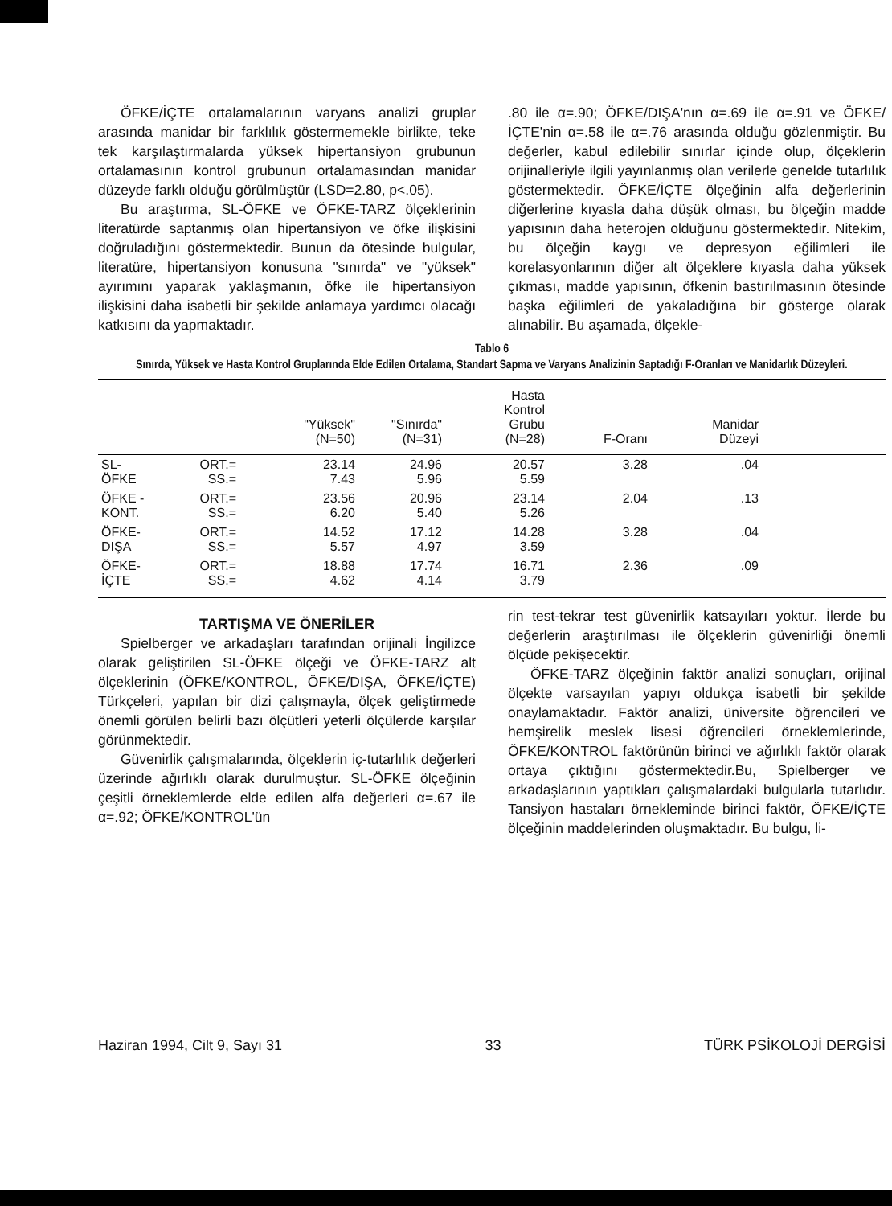ÖFKE/İÇTE ortalamalarının varyans analizi gruplar arasında manidar bir farklılık göstermemekle birlikte, teke tek karşılaştırmalarda yüksek hipertansiyon grubunun ortalamasının kontrol grubunun ortalamasından manidar düzeyde farklı olduğu görülmüştür (LSD=2.80, p<.05).
Bu araştırma, SL-ÖFKE ve ÖFKE-TARZ ölçeklerinin literatürde saptanmış olan hipertansiyon ve öfke ilişkisini doğruladığını göstermektedir. Bunun da ötesinde bulgular, literatüre, hipertansiyon konusuna "sınırda" ve "yüksek" ayırımını yaparak yaklaşmanın, öfke ile hipertansiyon ilişkisini daha isabetli bir şekilde anlamaya yardımcı olacağı katkısını da yapmaktadır.
.80 ile α=.90; ÖFKE/DIŞA'nın α=.69 ile α=.91 ve ÖFKE/İÇTE'nin α=.58 ile α=.76 arasında olduğu gözlenmiştir. Bu değerler, kabul edilebilir sınırlar içinde olup, ölçeklerin orijinalleriyle ilgili yayınlanmış olan verilerle genelde tutarlılık göstermektedir. ÖFKE/İÇTE ölçeğinin alfa değerlerinin diğerlerine kıyasla daha düşük olması, bu ölçeğin madde yapısının daha heterojen olduğunu göstermektedir. Nitekim, bu ölçeğin kaygı ve depresyon eğilimleri ile korelasyonlarının diğer alt ölçeklere kıyasla daha yüksek çıkması, madde yapısının, öfkenin bastırılmasının ötesinde başka eğilimleri de yakaladığına bir gösterge olarak alınabilir. Bu aşamada, ölçekle-
Tablo 6
Sınırda, Yüksek ve Hasta Kontrol Gruplarında Elde Edilen Ortalama, Standart Sapma ve Varyans Analizinin Saptadığı F-Oranları ve Manidarlık Düzeyleri.
| | | "Yüksek" (N=50) | "Sınırda" (N=31) | Hasta Kontrol Grubu (N=28) | F-Oranı | Manidar Düzeyi | |
| --- | --- | --- | --- | --- | --- | --- | --- |
| SL- ÖFKE | ORT.= SS.= | 23.14 7.43 | 24.96 5.96 | 20.57 5.59 | 3.28 | .04 | |
| ÖFKE - KONT. | ORT.= SS.= | 23.56 6.20 | 20.96 5.40 | 23.14 5.26 | 2.04 | .13 | |
| ÖFKE- DIŞA | ORT.= SS.= | 14.52 5.57 | 17.12 4.97 | 14.28 3.59 | 3.28 | .04 | |
| ÖFKE- İÇTE | ORT.= SS.= | 18.88 4.62 | 17.74 4.14 | 16.71 3.79 | 2.36 | .09 | |
TARTIŞMA VE ÖNERİLER
Spielberger ve arkadaşları tarafından orijinali İngilizce olarak geliştirilen SL-ÖFKE ölçeği ve ÖFKE-TARZ alt ölçeklerinin (ÖFKE/KONTROL, ÖFKE/DIŞA, ÖFKE/İÇTE) Türkçeleri, yapılan bir dizi çalışmayla, ölçek geliştirmede önemli görülen belirli bazı ölçütleri yeterli ölçülerde karşılar görünmektedir.
Güvenirlik çalışmalarında, ölçeklerin iç-tutarlılık değerleri üzerinde ağırlıklı olarak durulmuştur. SL-ÖFKE ölçeğinin çeşitli örneklemlerde elde edilen alfa değerleri α=.67 ile α=.92; ÖFKE/KONTROL'ün
rin test-tekrar test güvenirlik katsayıları yoktur. İlerde bu değerlerin araştırılması ile ölçeklerin güvenirliği önemli ölçüde pekişecektir.
ÖFKE-TARZ ölçeğinin faktör analizi sonuçları, orijinal ölçekte varsayılan yapıyı oldukça isabetli bir şekilde onaylamaktadır. Faktör analizi, üniversite öğrencileri ve hemşirelik meslek lisesi öğrencileri örneklemlerinde, ÖFKE/KONTROL faktörünün birinci ve ağırlıklı faktör olarak ortaya çıktığını göstermektedir.Bu, Spielberger ve arkadaşlarının yaptıkları çalışmalardaki bulgularla tutarlıdır. Tansiyon hastaları örnekleminde birinci faktör, ÖFKE/İÇTE ölçeğinin maddelerinden oluşmaktadır. Bu bulgu, li-
Haziran 1994, Cilt 9, Sayı 31 33 TÜRK PSİKOLOJİ DERGİSİ